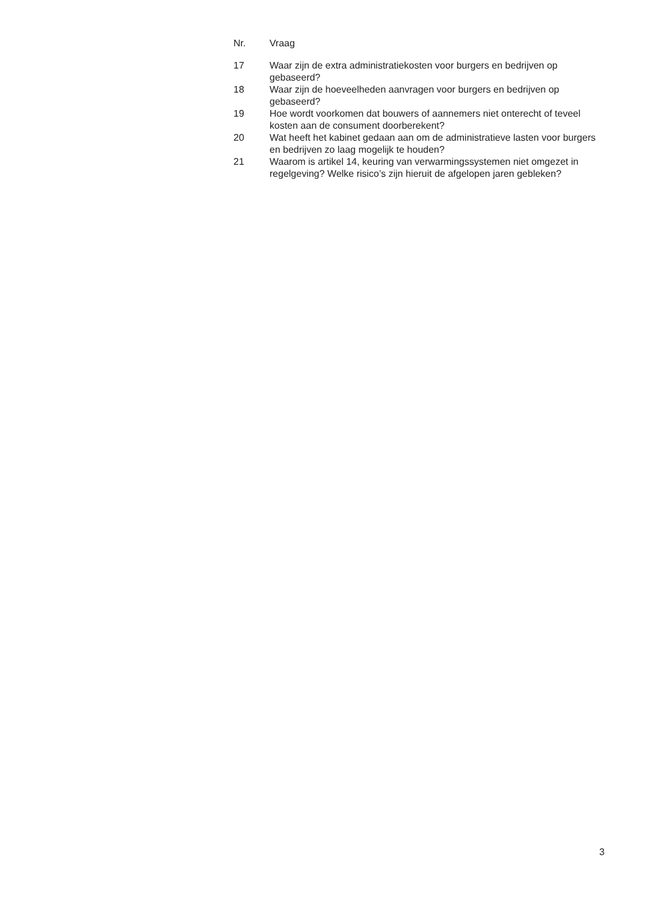| Nr. | Vraag |
| --- | --- |
| 17 | Waar zijn de extra administratiekosten voor burgers en bedrijven op gebaseerd? |
| 18 | Waar zijn de hoeveelheden aanvragen voor burgers en bedrijven op gebaseerd? |
| 19 | Hoe wordt voorkomen dat bouwers of aannemers niet onterecht of teveel kosten aan de consument doorberekent? |
| 20 | Wat heeft het kabinet gedaan aan om de administratieve lasten voor burgers en bedrijven zo laag mogelijk te houden? |
| 21 | Waarom is artikel 14, keuring van verwarmingssystemen niet omgezet in regelgeving? Welke risico’s zijn hieruit de afgelopen jaren gebleken? |
3